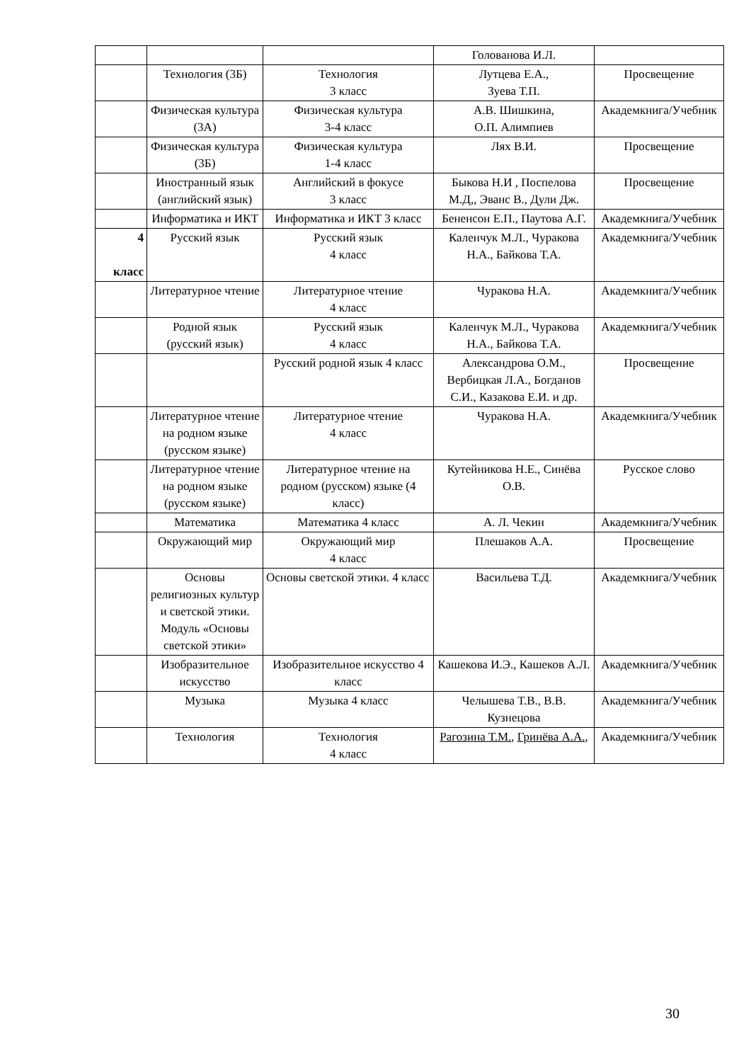| | | | Голованова И.Л. | |
| | Технология (3Б) | Технология 3 класс | Лутцева Е.А., Зуева Т.П. | Просвещение |
| | Физическая культура (3А) | Физическая культура 3-4 класс | А.В. Шишкина, О.П. Алимпиев | Академкнига/Учебник |
| | Физическая культура (3Б) | Физическая культура 1-4 класс | Лях В.И. | Просвещение |
| | Иностранный язык (английский язык) | Английский в фокусе 3 класс | Быкова Н.И , Поспелова М.Д,, Эванс В., Дули Дж. | Просвещение |
| | Информатика и ИКТ | Информатика и ИКТ 3 класс | Бененсон Е.П., Паутова А.Г. | Академкнига/Учебник |
| 4 класс | Русский язык | Русский язык 4 класс | Каленчук М.Л., Чуракова Н.А., Байкова Т.А. | Академкнига/Учебник |
| | Литературное чтение | Литературное чтение 4 класс | Чуракова Н.А. | Академкнига/Учебник |
| | Родной язык (русский язык) | Русский язык 4 класс | Каленчук М.Л., Чуракова Н.А., Байкова Т.А. | Академкнига/Учебник |
| | | Русский родной язык 4 класс | Александрова О.М., Вербицкая Л.А., Богданов С.И., Казакова Е.И. и др. | Просвещение |
| | Литературное чтение на родном языке (русском языке) | Литературное чтение 4 класс | Чуракова Н.А. | Академкнига/Учебник |
| | Литературное чтение на родном языке (русском языке) | Литературное чтение на родном (русском) языке (4 класс) | Кутейникова Н.Е., Синёва О.В. | Русское слово |
| | Математика | Математика 4 класс | А. Л. Чекин | Академкнига/Учебник |
| | Окружающий мир | Окружающий мир 4 класс | Плешаков А.А. | Просвещение |
| | Основы религиозных культур и светской этики. Модуль «Основы светской этики» | Основы светской этики. 4 класс | Васильева Т.Д. | Академкнига/Учебник |
| | Изобразительное искусство | Изобразительное искусство 4 класс | Кашекова И.Э., Кашеков А.Л. | Академкнига/Учебник |
| | Музыка | Музыка 4 класс | Челышева Т.В., В.В. Кузнецова | Академкнига/Учебник |
| | Технология | Технология 4 класс | Рагозина Т.М. , Гринёва А.А. , | Академкнига/Учебник |
30